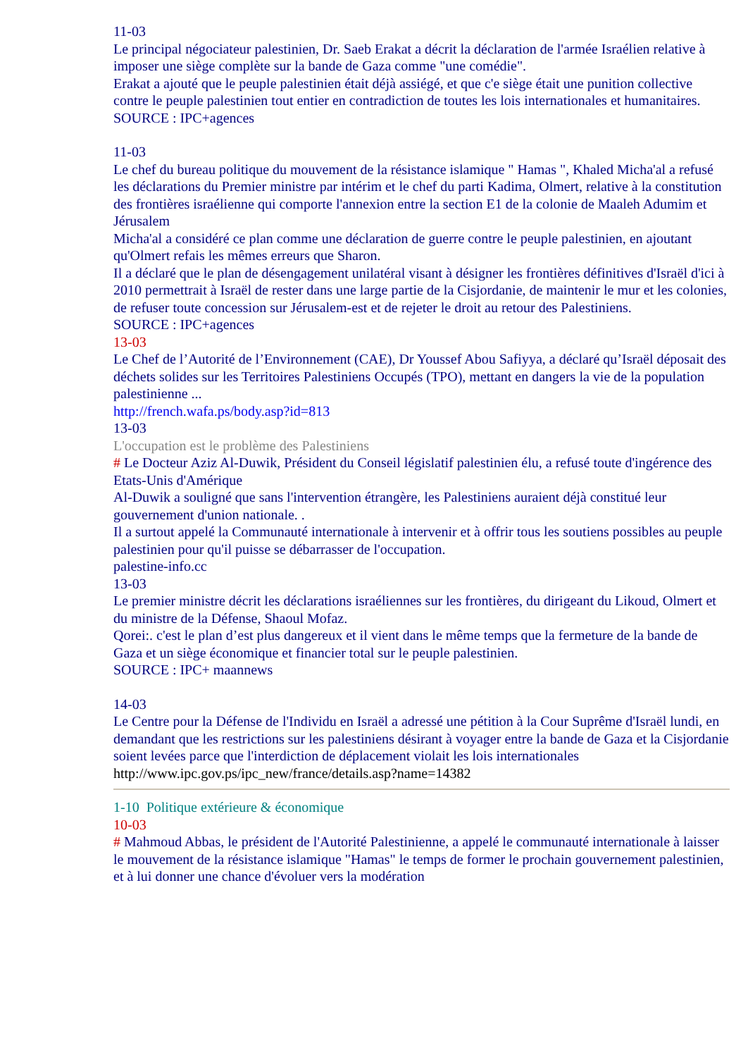11-03
Le principal négociateur palestinien, Dr. Saeb Erakat a décrit la déclaration de l'armée Israélien relative à imposer une siège complète sur la bande de Gaza comme "une comédie".
Erakat a ajouté que le peuple palestinien était déjà assiégé, et que c'e siège était une punition collective contre le peuple palestinien tout entier en contradiction de toutes les lois internationales et humanitaires.
SOURCE : IPC+agences
11-03
Le chef du bureau politique du mouvement de la résistance islamique " Hamas ", Khaled Micha'al a refusé les déclarations du Premier ministre par intérim et le chef du parti Kadima, Olmert, relative à la constitution des frontières israélienne qui comporte l'annexion entre la section E1 de la colonie de Maaleh Adumim et Jérusalem
Micha'al a considéré ce plan comme une déclaration de guerre contre le peuple palestinien, en ajoutant qu'Olmert refais les mêmes erreurs que Sharon.
Il a déclaré que le plan de désengagement unilatéral visant à désigner les frontières définitives d'Israël d'ici à 2010 permettrait à Israël de rester dans une large partie de la Cisjordanie, de maintenir le mur et les colonies, de refuser toute concession sur Jérusalem-est et de rejeter le droit au retour des Palestiniens.
SOURCE : IPC+agences
13-03
Le Chef de l’Autorité de l’Environnement (CAE), Dr Youssef Abou Safiyya, a déclaré qu’Israël déposait des déchets solides sur les Territoires Palestiniens Occupés (TPO), mettant en dangers la vie de la population palestinienne ...
http://french.wafa.ps/body.asp?id=813
13-03
L'occupation est le problème des Palestiniens
# Le Docteur Aziz Al-Duwik, Président du Conseil législatif palestinien élu, a refusé toute d'ingérence des Etats-Unis d'Amérique
Al-Duwik a souligné que sans l'intervention étrangère, les Palestiniens auraient déjà constitué leur gouvernement d'union nationale. .
Il a surtout appelé la Communauté internationale à intervenir et à offrir tous les soutiens possibles au peuple palestinien pour qu'il puisse se débarrasser de l'occupation.
palestine-info.cc
13-03
Le premier ministre décrit les déclarations israéliennes sur les frontières, du dirigeant du Likoud, Olmert et du ministre de la Défense, Shaoul Mofaz.
Qorei:. c'est le plan d’est plus dangereux et il vient dans le même temps que la fermeture de la bande de Gaza et un siège économique et financier total sur le peuple palestinien.
SOURCE : IPC+ maannews
14-03
Le Centre pour la Défense de l'Individu en Israël a adressé une pétition à la Cour Suprême d'Israël lundi, en demandant que les restrictions sur les palestiniens désirant à voyager entre la bande de Gaza et la Cisjordanie soient levées parce que l'interdiction de déplacement violait les lois internationales
http://www.ipc.gov.ps/ipc_new/france/details.asp?name=14382
1-10 Politique extérieure & économique
10-03
# Mahmoud Abbas, le président de l'Autorité Palestinienne, a appelé le communauté internationale à laisser le mouvement de la résistance islamique "Hamas" le temps de former le prochain gouvernement palestinien, et à lui donner une chance d'évoluer vers la modération